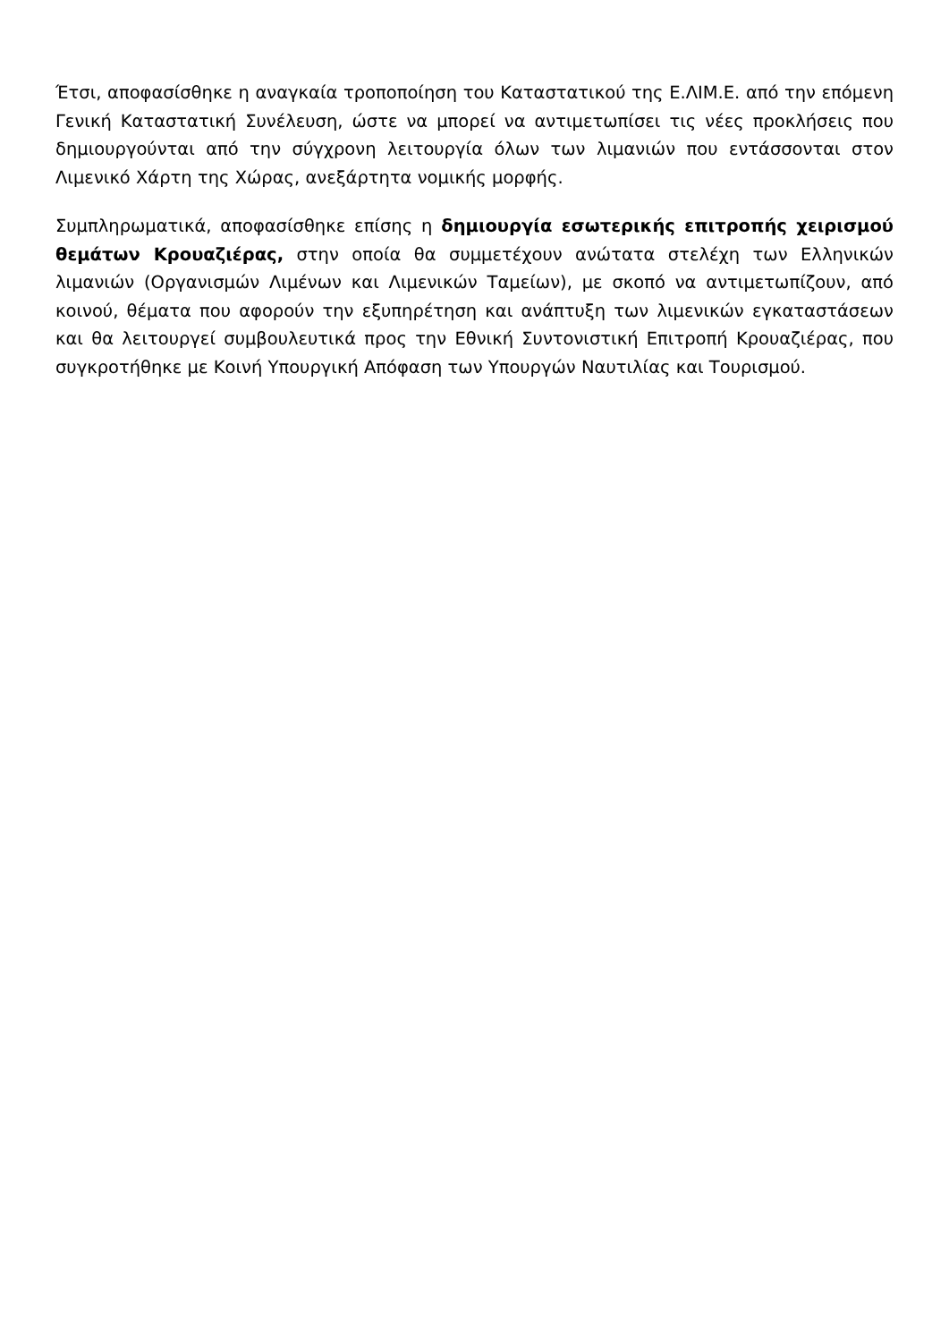Έτσι, αποφασίσθηκε η αναγκαία τροποποίηση του Καταστατικού της Ε.ΛΙΜ.Ε. από την επόμενη Γενική Καταστατική Συνέλευση, ώστε να μπορεί να αντιμετωπίσει τις νέες προκλήσεις που δημιουργούνται από την σύγχρονη λειτουργία όλων των λιμανιών που εντάσσονται στον Λιμενικό Χάρτη της Χώρας, ανεξάρτητα νομικής μορφής.
Συμπληρωματικά, αποφασίσθηκε επίσης η δημιουργία εσωτερικής επιτροπής χειρισμού θεμάτων Κρουαζιέρας, στην οποία θα συμμετέχουν ανώτατα στελέχη των Ελληνικών λιμανιών (Οργανισμών Λιμένων και Λιμενικών Ταμείων), με σκοπό να αντιμετωπίζουν, από κοινού, θέματα που αφορούν την εξυπηρέτηση και ανάπτυξη των λιμενικών εγκαταστάσεων και θα λειτουργεί συμβουλευτικά προς την Εθνική Συντονιστική Επιτροπή Κρουαζιέρας, που συγκροτήθηκε με Κοινή Υπουργική Απόφαση των Υπουργών Ναυτιλίας και Τουρισμού.